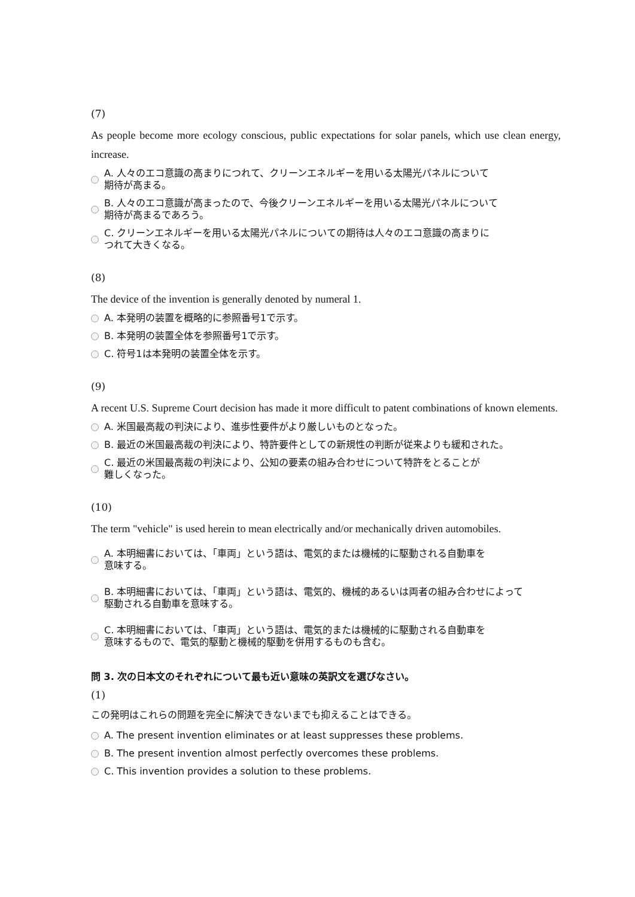(7)
As people become more ecology conscious, public expectations for solar panels, which use clean energy, increase.
A. 人々のエコ意識の高まりにつれて、クリーンエネルギーを用いる太陽光パネルについて
期待が高まる。
B. 人々のエコ意識が高まったので、今後クリーンエネルギーを用いる太陽光パネルについて
期待が高まるであろう。
C. クリーンエネルギーを用いる太陽光パネルについての期待は人々のエコ意識の高まりに
つれて大きくなる。
(8)
The device of the invention is generally denoted by numeral 1.
A. 本発明の装置を概略的に参照番号1で示す。
B. 本発明の装置全体を参照番号1で示す。
C. 符号1は本発明の装置全体を示す。
(9)
A recent U.S. Supreme Court decision has made it more difficult to patent combinations of known elements.
A. 米国最高裁の判決により、進歩性要件がより厳しいものとなった。
B. 最近の米国最高裁の判決により、特許要件としての新規性の判断が従来よりも緩和された。
C. 最近の米国最高裁の判決により、公知の要素の組み合わせについて特許をとることが
難しくなった。
(10)
The term "vehicle" is used herein to mean electrically and/or mechanically driven automobiles.
A. 本明細書においては、「車両」という語は、電気的または機械的に駆動される自動車を
意味する。
B. 本明細書においては、「車両」という語は、電気的、機械的あるいは両者の組み合わせによって
駆動される自動車を意味する。
C. 本明細書においては、「車両」という語は、電気的または機械的に駆動される自動車を
意味するもので、電気的駆動と機械的駆動を併用するものも含む。
問 3. 次の日本文のそれぞれについて最も近い意味の英訳文を選びなさい。
(1)
この発明はこれらの問題を完全に解決できないまでも抑えることはできる。
A. The present invention eliminates or at least suppresses these problems.
B. The present invention almost perfectly overcomes these problems.
C. This invention provides a solution to these problems.